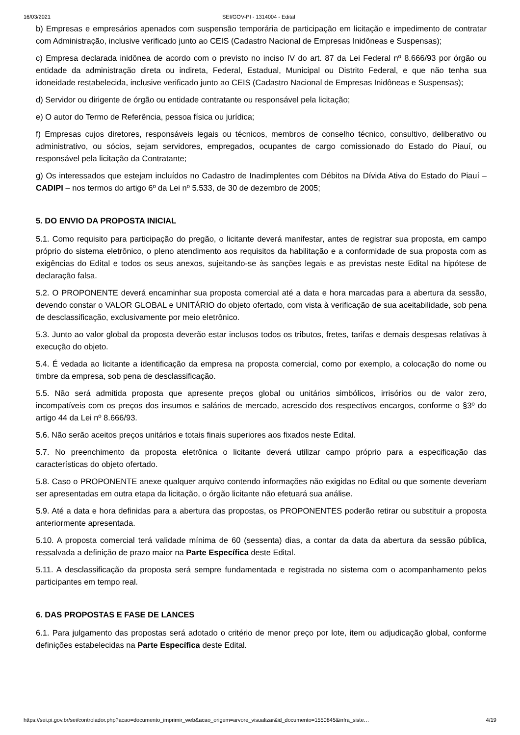16/03/2021 SEI/GOV-PI - 1314004 - Edital
b) Empresas e empresários apenados com suspensão temporária de participação em licitação e impedimento de contratar com Administração, inclusive verificado junto ao CEIS (Cadastro Nacional de Empresas Inidôneas e Suspensas);
c) Empresa declarada inidônea de acordo com o previsto no inciso IV do art. 87 da Lei Federal nº 8.666/93 por órgão ou entidade da administração direta ou indireta, Federal, Estadual, Municipal ou Distrito Federal, e que não tenha sua idoneidade restabelecida, inclusive verificado junto ao CEIS (Cadastro Nacional de Empresas Inidôneas e Suspensas);
d) Servidor ou dirigente de órgão ou entidade contratante ou responsável pela licitação;
e) O autor do Termo de Referência, pessoa física ou jurídica;
f) Empresas cujos diretores, responsáveis legais ou técnicos, membros de conselho técnico, consultivo, deliberativo ou administrativo, ou sócios, sejam servidores, empregados, ocupantes de cargo comissionado do Estado do Piauí, ou responsável pela licitação da Contratante;
g) Os interessados que estejam incluídos no Cadastro de Inadimplentes com Débitos na Dívida Ativa do Estado do Piauí – CADIPI – nos termos do artigo 6º da Lei nº 5.533, de 30 de dezembro de 2005;
5. DO ENVIO DA PROPOSTA INICIAL
5.1. Como requisito para participação do pregão, o licitante deverá manifestar, antes de registrar sua proposta, em campo próprio do sistema eletrônico, o pleno atendimento aos requisitos da habilitação e a conformidade de sua proposta com as exigências do Edital e todos os seus anexos, sujeitando-se às sanções legais e as previstas neste Edital na hipótese de declaração falsa.
5.2. O PROPONENTE deverá encaminhar sua proposta comercial até a data e hora marcadas para a abertura da sessão, devendo constar o VALOR GLOBAL e UNITÁRIO do objeto ofertado, com vista à verificação de sua aceitabilidade, sob pena de desclassificação, exclusivamente por meio eletrônico.
5.3. Junto ao valor global da proposta deverão estar inclusos todos os tributos, fretes, tarifas e demais despesas relativas à execução do objeto.
5.4. É vedada ao licitante a identificação da empresa na proposta comercial, como por exemplo, a colocação do nome ou timbre da empresa, sob pena de desclassificação.
5.5. Não será admitida proposta que apresente preços global ou unitários simbólicos, irrisórios ou de valor zero, incompatíveis com os preços dos insumos e salários de mercado, acrescido dos respectivos encargos, conforme o §3º do artigo 44 da Lei nº 8.666/93.
5.6. Não serão aceitos preços unitários e totais finais superiores aos fixados neste Edital.
5.7. No preenchimento da proposta eletrônica o licitante deverá utilizar campo próprio para a especificação das características do objeto ofertado.
5.8. Caso o PROPONENTE anexe qualquer arquivo contendo informações não exigidas no Edital ou que somente deveriam ser apresentadas em outra etapa da licitação, o órgão licitante não efetuará sua análise.
5.9. Até a data e hora definidas para a abertura das propostas, os PROPONENTES poderão retirar ou substituir a proposta anteriormente apresentada.
5.10. A proposta comercial terá validade mínima de 60 (sessenta) dias, a contar da data da abertura da sessão pública, ressalvada a definição de prazo maior na Parte Específica deste Edital.
5.11. A desclassificação da proposta será sempre fundamentada e registrada no sistema com o acompanhamento pelos participantes em tempo real.
6. DAS PROPOSTAS E FASE DE LANCES
6.1. Para julgamento das propostas será adotado o critério de menor preço por lote, item ou adjudicação global, conforme definições estabelecidas na Parte Específica deste Edital.
https://sei.pi.gov.br/sei/controlador.php?acao=documento_imprimir_web&acao_origem=arvore_visualizar&id_documento=1550845&infra_siste… 4/19